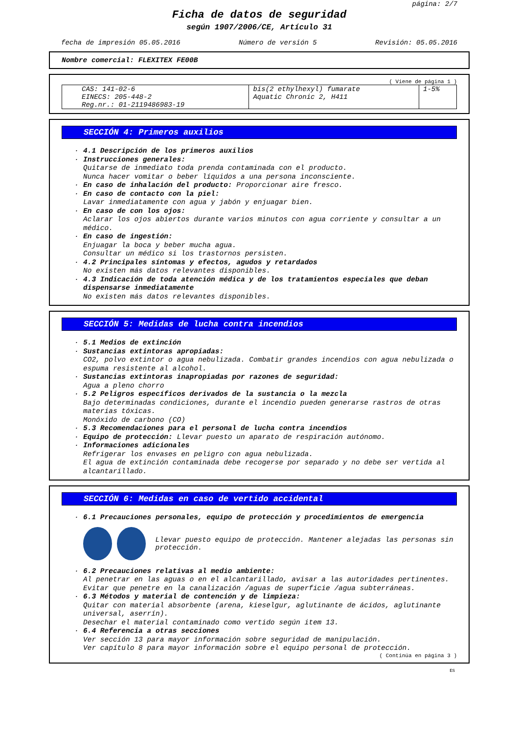página: 2/7
Ficha de datos de seguridad
según 1907/2006/CE, Artículo 31
fecha de impresión 05.05.2016 Número de versión 5 Revisión: 05.05.2016
Nombre comercial: FLEXITEX FE00B
( Viene de página 1 )
| CAS: 141-02-6 EINECS: 205-448-2 Reg.nr.: 01-2119486983-19 | bis(2 ethylhexyl) fumarate Aquatic Chronic 2, H411 | 1-5% |
SECCIÓN 4: Primeros auxilios
· 4.1 Descripción de los primeros auxilios
· Instrucciones generales:
Quitarse de inmediato toda prenda contaminada con el producto.
Nunca hacer vomitar o beber líquidos a una persona inconsciente.
· En caso de inhalación del producto: Proporcionar aire fresco.
· En caso de contacto con la piel:
Lavar inmediatamente con agua y jabón y enjuagar bien.
· En caso de con los ojos:
Aclarar los ojos abiertos durante varios minutos con agua corriente y consultar a un médico.
· En caso de ingestión:
Enjuagar la boca y beber mucha agua.
Consultar un médico si los trastornos persisten.
· 4.2 Principales síntomas y efectos, agudos y retardados
No existen más datos relevantes disponibles.
· 4.3 Indicación de toda atención médica y de los tratamientos especiales que deban dispensarse inmediatamente
No existen más datos relevantes disponibles.
SECCIÓN 5: Medidas de lucha contra incendios
· 5.1 Medios de extinción
· Sustancias extintoras apropiadas:
CO2, polvo extintor o agua nebulizada. Combatir grandes incendios con agua nebulizada o espuma resistente al alcohol.
· Sustancias extintoras inapropiadas por razones de seguridad:
Agua a pleno chorro
· 5.2 Peligros específicos derivados de la sustancia o la mezcla
Bajo determinadas condiciones, durante el incendio pueden generarse rastros de otras materias tóxicas.
Monóxido de carbono (CO)
· 5.3 Recomendaciones para el personal de lucha contra incendios
· Equipo de protección: Llevar puesto un aparato de respiración autónomo.
· Informaciones adicionales
Refrigerar los envases en peligro con agua nebulizada.
El agua de extinción contaminada debe recogerse por separado y no debe ser vertida al alcantarillado.
SECCIÓN 6: Medidas en caso de vertido accidental
· 6.1 Precauciones personales, equipo de protección y procedimientos de emergencia
Llevar puesto equipo de protección. Mantener alejadas las personas sin protección.
· 6.2 Precauciones relativas al medio ambiente:
Al penetrar en las aguas o en el alcantarillado, avisar a las autoridades pertinentes.
Evitar que penetre en la canalización /aguas de superficie /agua subterráneas.
· 6.3 Métodos y material de contención y de limpieza:
Quitar con material absorbente (arena, kieselgur, aglutinante de ácidos, aglutinante universal, aserrín).
Desechar el material contaminado como vertido según item 13.
· 6.4 Referencia a otras secciones
Ver sección 13 para mayor información sobre seguridad de manipulación.
Ver capítulo 8 para mayor información sobre el equipo personal de protección.
( Continúa en página 3 )
ES